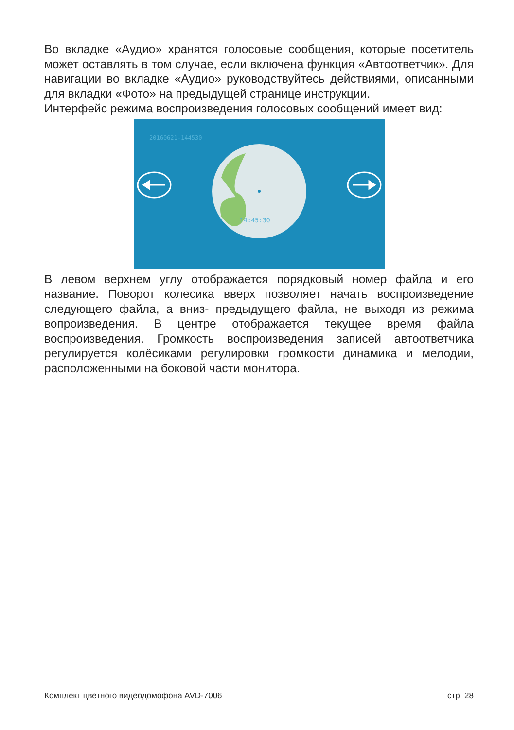Во вкладке «Аудио» хранятся голосовые сообщения, которые посетитель может оставлять в том случае, если включена функция «Автоответчик». Для навигации во вкладке «Аудио» руководствуйтесь действиями, описанными для вкладки «Фото» на предыдущей странице инструкции.
Интерфейс режима воспроизведения голосовых сообщений имеет вид:
20160621-144530
14:45:30
В левом верхнем углу отображается порядковый номер файла и его название. Поворот колесика вверх позволяет начать воспроизведение следующего файла, а вниз- предыдущего файла, не выходя из режима вопроизведения. В центре отображается текущее время файла воспроизведения. Громкость воспроизведения записей автоответчика регулируется колёсиками регулировки громкости динамика и мелодии, расположенными на боковой части монитора.
Комплект цветного видеодомофона AVD-7006 стр. 28